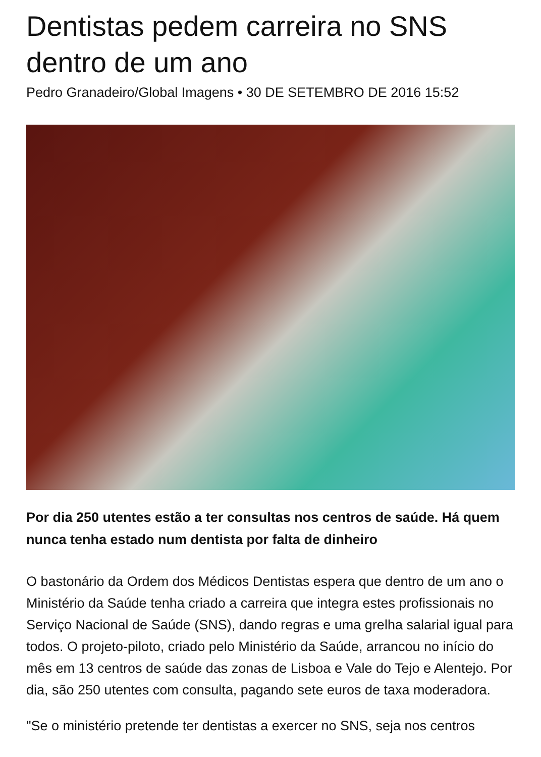Dentistas pedem carreira no SNS dentro de um ano
Pedro Granadeiro/Global Imagens • 30 DE SETEMBRO DE 2016 15:52
Por dia 250 utentes estão a ter consultas nos centros de saúde. Há quem nunca tenha estado num dentista por falta de dinheiro
O bastonário da Ordem dos Médicos Dentistas espera que dentro de um ano o Ministério da Saúde tenha criado a carreira que integra estes profissionais no Serviço Nacional de Saúde (SNS), dando regras e uma grelha salarial igual para todos. O projeto-piloto, criado pelo Ministério da Saúde, arrancou no início do mês em 13 centros de saúde das zonas de Lisboa e Vale do Tejo e Alentejo. Por dia, são 250 utentes com consulta, pagando sete euros de taxa moderadora.
"Se o ministério pretende ter dentistas a exercer no SNS, seja nos centros